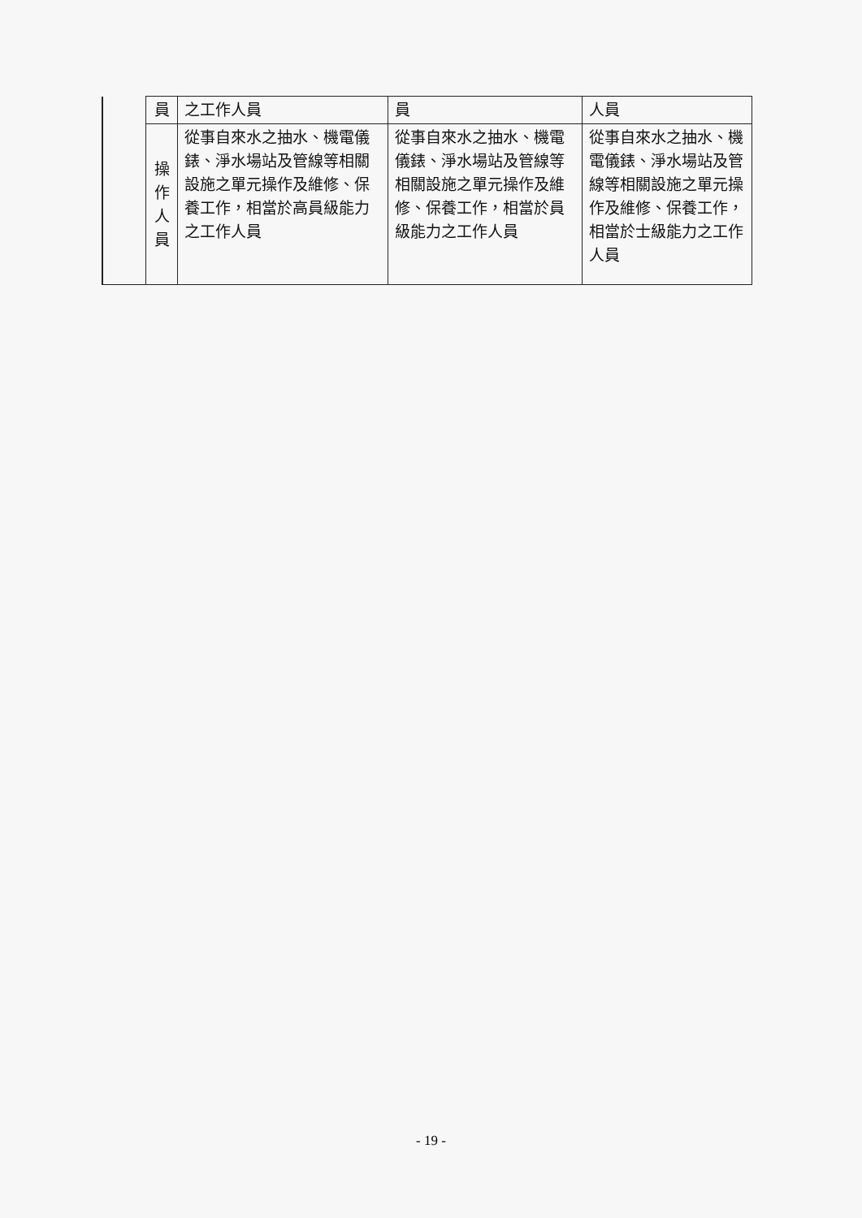| | 員 | 之工作人員 | 員 | 人員 |
| | 操 作 人 員 | 從事自來水之抽水、機電儀錶、淨水場站及管線等相關設施之單元操作及維修、保養工作，相當於高員級能力之工作人員 | 從事自來水之抽水、機電儀錶、淨水場站及管線等相關設施之單元操作及維修、保養工作，相當於員級能力之工作人員 | 從事自來水之抽水、機電儀錶、淨水場站及管線等相關設施之單元操作及維修、保養工作，相當於士級能力之工作人員 |
- 19 -